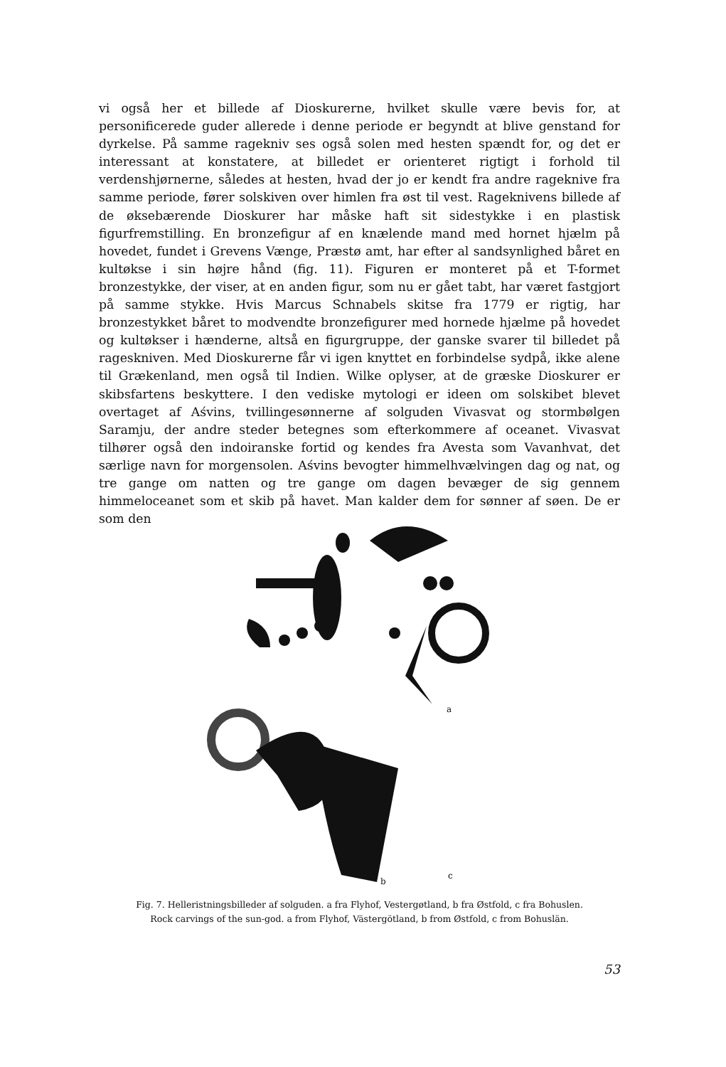vi også her et billede af Dioskurerne, hvilket skulle være bevis for, at personificerede guder allerede i denne periode er begyndt at blive genstand for dyrkelse. På samme ragekniv ses også solen med hesten spændt for, og det er interessant at konstatere, at billedet er orienteret rigtigt i forhold til verdenshjørnerne, således at hesten, hvad der jo er kendt fra andre rageknive fra samme periode, fører solskiven over himlen fra øst til vest. Rageknivens billede af de øksebærende Dioskurer har måske haft sit sidestykke i en plastisk figurfremstilling. En bronzefigur af en knælende mand med hornet hjælm på hovedet, fundet i Grevens Vænge, Præstø amt, har efter al sandsynlighed båret en kultøkse i sin højre hånd (fig. 11). Figuren er monteret på et T-formet bronzestykke, der viser, at en anden figur, som nu er gået tabt, har været fastgjort på samme stykke. Hvis Marcus Schnabels skitse fra 1779 er rigtig, har bronzestykket båret to modvendte bronzefigurer med hornede hjælme på hovedet og kultøkser i hænderne, altså en figurgruppe, der ganske svarer til billedet på rageskniven. Med Dioskurerne får vi igen knyttet en forbindelse sydpå, ikke alene til Grækenland, men også til Indien. Wilke oplyser, at de græske Dioskurer er skibsfartens beskyttere. I den vediske mytologi er ideen om solskibet blevet overtaget af Aśvins, tvillingesønnerne af solguden Vivasvat og stormbølgen Saramju, der andre steder betegnes som efterkommere af oceanet. Vivasvat tilhører også den indoiranske fortid og kendes fra Avesta som Vavanhvat, det særlige navn for morgensolen. Aśvins bevogter himmelhvælvingen dag og nat, og tre gange om natten og tre gange om dagen bevæger de sig gennem himmeloceanet som et skib på havet. Man kalder dem for sønner af søen. De er som den
c
a
b
Fig. 7. Helleristningsbilleder af solguden. a fra Flyhof, Vestergøtland, b fra Østfold, c fra Bohuslen.
Rock carvings of the sun-god. a from Flyhof, Västergötland, b from Østfold, c from Bohuslän.
53